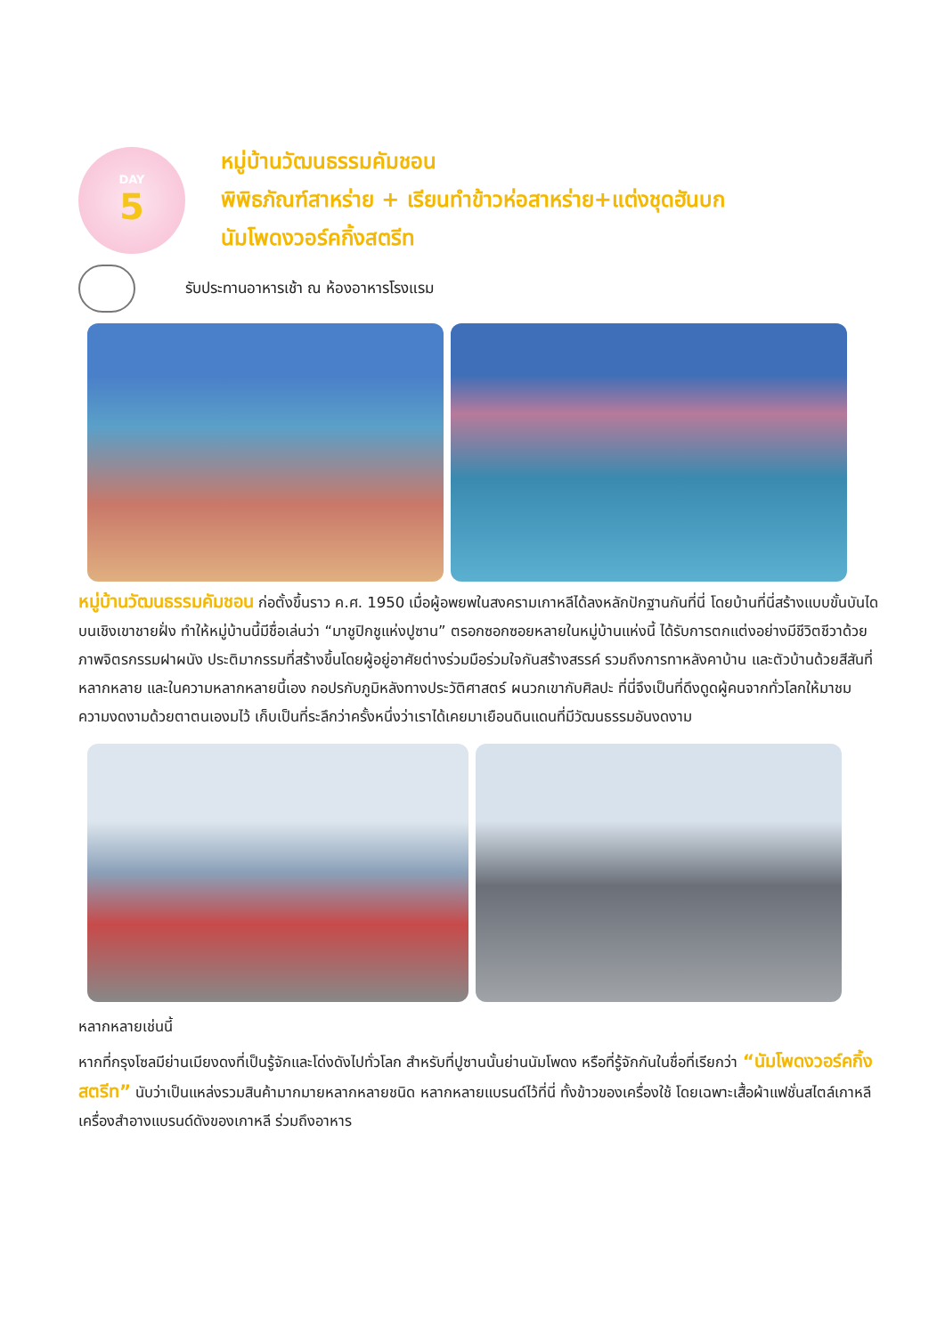DAY
5
หมู่บ้านวัฒนธรรมคัมชอน
พิพิธภัณฑ์สาหร่าย + เรียนทำข้าวห่อสาหร่าย+แต่งชุดฮันบก
นัมโพดงวอร์คกิ้งสตรีท
รับประทานอาหารเช้า ณ ห้องอาหารโรงแรม
หมู่บ้านวัฒนธรรมคัมชอน ก่อตั้งขึ้นราว ค.ศ. 1950 เมื่อผู้อพยพในสงครามเกาหลีได้ลงหลักปักฐานกันที่นี่ โดยบ้านที่นี่สร้างแบบขั้นบันไดบนเชิงเขาชายฝั่ง ทำให้หมู่บ้านนี้มีชื่อเล่นว่า “มาชูปิกชูแห่งปูซาน” ตรอกซอกซอยหลายในหมู่บ้านแห่งนี้ ได้รับการตกแต่งอย่างมีชีวิตชีวาด้วยภาพจิตรกรรมฝาผนัง ประติมากรรมที่สร้างขึ้นโดยผู้อยู่อาศัยต่างร่วมมือร่วมใจกันสร้างสรรค์ รวมถึงการทาหลังคาบ้าน และตัวบ้านด้วยสีสันที่หลากหลาย และในความหลากหลายนี้เอง กอปรกับภูมิหลังทางประวัติศาสตร์ ผนวกเขากับศิลปะ ที่นี่จึงเป็นที่ดึงดูดผู้คนจากทั่วโลกให้มาชมความงดงามด้วยตาตนเองมไว้ เก็บเป็นที่ระลึกว่าครั้งหนึ่งว่าเราได้เคยมาเยือนดินแดนที่มีวัฒนธรรมอันงดงาม
หลากหลายเช่นนี้
หากที่กรุงโซลมีย่านเมียงดงที่เป็นรู้จักและโด่งดังไปทั่วโลก สำหรับที่ปูซานนั้นย่านนัมโพดง หรือที่รู้จักกันในชื่อที่เรียกว่า “นัมโพดงวอร์คกิ้งสตรีท” นับว่าเป็นแหล่งรวมสินค้ามากมายหลากหลายชนิด หลากหลายแบรนด์ไว้ที่นี่ ทั้งข้าวของเครื่องใช้ โดยเฉพาะเสื้อผ้าแฟชั่นสไตล์เกาหลี เครื่องสำอางแบรนด์ดังของเกาหลี ร่วมถึงอาหาร